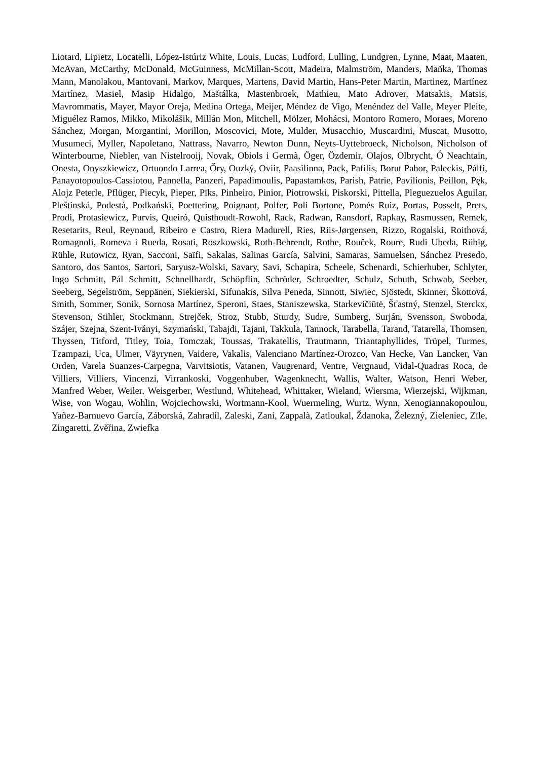Liotard, Lipietz, Locatelli, López-Istúriz White, Louis, Lucas, Ludford, Lulling, Lundgren, Lynne, Maat, Maaten, McAvan, McCarthy, McDonald, McGuinness, McMillan-Scott, Madeira, Malmström, Manders, Maňka, Thomas Mann, Manolakou, Mantovani, Markov, Marques, Martens, David Martin, Hans-Peter Martin, Martinez, Martínez Martínez, Masiel, Masip Hidalgo, Maštálka, Mastenbroek, Mathieu, Mato Adrover, Matsakis, Matsis, Mavrommatis, Mayer, Mayor Oreja, Medina Ortega, Meijer, Méndez de Vigo, Menéndez del Valle, Meyer Pleite, Miguélez Ramos, Mikko, Mikolášik, Millán Mon, Mitchell, Mölzer, Mohácsi, Montoro Romero, Moraes, Moreno Sánchez, Morgan, Morgantini, Morillon, Moscovici, Mote, Mulder, Musacchio, Muscardini, Muscat, Musotto, Musumeci, Myller, Napoletano, Nattrass, Navarro, Newton Dunn, Neyts-Uyttebroeck, Nicholson, Nicholson of Winterbourne, Niebler, van Nistelrooij, Novak, Obiols i Germà, Öger, Özdemir, Olajos, Olbrycht, Ó Neachtain, Onesta, Onyszkiewicz, Ortuondo Larrea, Őry, Ouzký, Oviir, Paasilinna, Pack, Pafilis, Borut Pahor, Paleckis, Pálfi, Panayotopoulos-Cassiotou, Pannella, Panzeri, Papadimoulis, Papastamkos, Parish, Patrie, Pavilionis, Peillon, Pęk, Alojz Peterle, Pflüger, Piecyk, Pieper, Pīks, Pinheiro, Pinior, Piotrowski, Piskorski, Pittella, Pleguezuelos Aguilar, Pleštinská, Podestà, Podkański, Poettering, Poignant, Polfer, Poli Bortone, Pomés Ruiz, Portas, Posselt, Prets, Prodi, Protasiewicz, Purvis, Queiró, Quisthoudt-Rowohl, Rack, Radwan, Ransdorf, Rapkay, Rasmussen, Remek, Resetarits, Reul, Reynaud, Ribeiro e Castro, Riera Madurell, Ries, Riis-Jørgensen, Rizzo, Rogalski, Roithová, Romagnoli, Romeva i Rueda, Rosati, Roszkowski, Roth-Behrendt, Rothe, Rouček, Roure, Rudi Ubeda, Rübig, Rühle, Rutowicz, Ryan, Sacconi, Saïfi, Sakalas, Salinas García, Salvini, Samaras, Samuelsen, Sánchez Presedo, Santoro, dos Santos, Sartori, Saryusz-Wolski, Savary, Savi, Schapira, Scheele, Schenardi, Schierhuber, Schlyter, Ingo Schmitt, Pál Schmitt, Schnellhardt, Schöpflin, Schröder, Schroedter, Schulz, Schuth, Schwab, Seeber, Seeberg, Segelström, Seppänen, Siekierski, Sifunakis, Silva Peneda, Sinnott, Siwiec, Sjöstedt, Skinner, Škottová, Smith, Sommer, Sonik, Sornosa Martínez, Speroni, Staes, Staniszewska, Starkevičiūtė, Šťastný, Stenzel, Sterckx, Stevenson, Stihler, Stockmann, Strejček, Stroz, Stubb, Sturdy, Sudre, Sumberg, Surján, Svensson, Swoboda, Szájer, Szejna, Szent-Iványi, Szymański, Tabajdi, Tajani, Takkula, Tannock, Tarabella, Tarand, Tatarella, Thomsen, Thyssen, Titford, Titley, Toia, Tomczak, Toussas, Trakatellis, Trautmann, Triantaphyllides, Trüpel, Turmes, Tzampazi, Uca, Ulmer, Väyrynen, Vaidere, Vakalis, Valenciano Martínez-Orozco, Van Hecke, Van Lancker, Van Orden, Varela Suanzes-Carpegna, Varvitsiotis, Vatanen, Vaugrenard, Ventre, Vergnaud, Vidal-Quadras Roca, de Villiers, Villiers, Vincenzi, Virrankoski, Voggenhuber, Wagenknecht, Wallis, Walter, Watson, Henri Weber, Manfred Weber, Weiler, Weisgerber, Westlund, Whitehead, Whittaker, Wieland, Wiersma, Wierzejski, Wijkman, Wise, von Wogau, Wohlin, Wojciechowski, Wortmann-Kool, Wuermeling, Wurtz, Wynn, Xenogiannakopoulou, Yañez-Barnuevo García, Záborská, Zahradil, Zaleski, Zani, Zappalà, Zatloukal, Ždanoka, Železný, Zieleniec, Zīle, Zingaretti, Zvěřina, Zwiefka